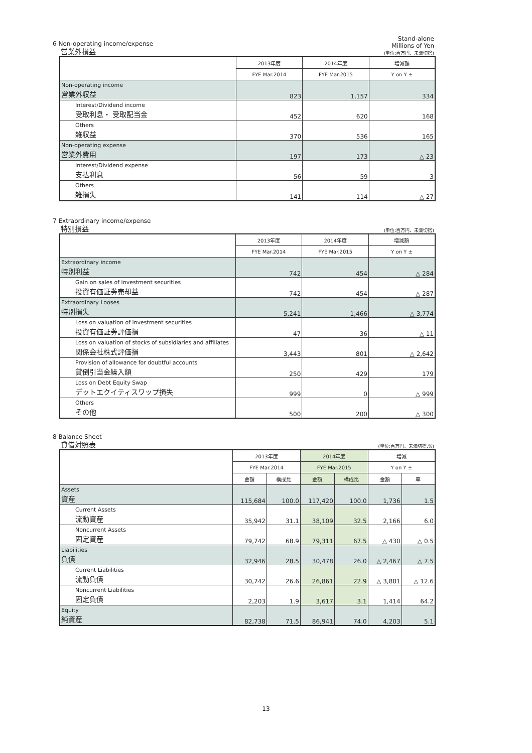6 Non-operating income/expense
営業外損益
Stand-alone
Millions of Yen
(単位:百万円、未満切捨)
| | 2013年度 | 2014年度 | 増減額 |
| --- | --- | --- | --- |
| | FYE Mar.2014 | FYE Mar.2015 | Y on Y ± |
| Non-operating income 営業外収益 | 823 | 1,157 | 334 |
| Interest/Dividend income 受取利息・ 受取配当金 | 452 | 620 | 168 |
| Others 雑収益 | 370 | 536 | 165 |
| Non-operating expense 営業外費用 | 197 | 173 | △ 23 |
| Interest/Dividend expense 支払利息 | 56 | 59 | 3 |
| Others 雑損失 | 141 | 114 | △ 27 |
7 Extraordinary income/expense
特別損益
(単位:百万円、未満切捨)
| | 2013年度 | 2014年度 | 増減額 |
| --- | --- | --- | --- |
| | FYE Mar.2014 | FYE Mar.2015 | Y on Y ± |
| Extraordinary income 特別利益 | 742 | 454 | △ 284 |
| Gain on sales of investment securities 投資有価証券売却益 | 742 | 454 | △ 287 |
| Extraordinary Looses 特別損失 | 5,241 | 1,466 | △ 3,774 |
| Loss on valuation of investment securities 投資有価証券評価損 | 47 | 36 | △ 11 |
| Loss on valuation of stocks of subsidiaries and affiliates 関係会社株式評価損 | 3,443 | 801 | △ 2,642 |
| Provision of allowance for doubtful accounts 貸倒引当金繰入額 | 250 | 429 | 179 |
| Loss on Debt Equity Swap デットエクイティスワップ損失 | 999 | 0 | △ 999 |
| Others その他 | 500 | 200 | △ 300 |
8 Balance Sheet
貸借対照表
(単位:百万円、未満切捨,%)
| | 2013年度 | | 2014年度 | | 増減 | |
| --- | --- | --- | --- | --- | --- | --- |
| | FYE Mar.2014 | | FYE Mar.2015 | | Y on Y ± | |
| | 金額 | 構成比 | 金額 | 構成比 | 金額 | 率 |
| Assets 資産 | 115,684 | 100.0 | 117,420 | 100.0 | 1,736 | 1.5 |
| Current Assets 流動資産 | 35,942 | 31.1 | 38,109 | 32.5 | 2,166 | 6.0 |
| Noncurrent Assets 固定資産 | 79,742 | 68.9 | 79,311 | 67.5 | △ 430 | △ 0.5 |
| Liabilities 負債 | 32,946 | 28.5 | 30,478 | 26.0 | △ 2,467 | △ 7.5 |
| Current Liabilities 流動負債 | 30,742 | 26.6 | 26,861 | 22.9 | △ 3,881 | △ 12.6 |
| Noncurrent Liabilities 固定負債 | 2,203 | 1.9 | 3,617 | 3.1 | 1,414 | 64.2 |
| Equity 純資産 | 82,738 | 71.5 | 86,941 | 74.0 | 4,203 | 5.1 |
13